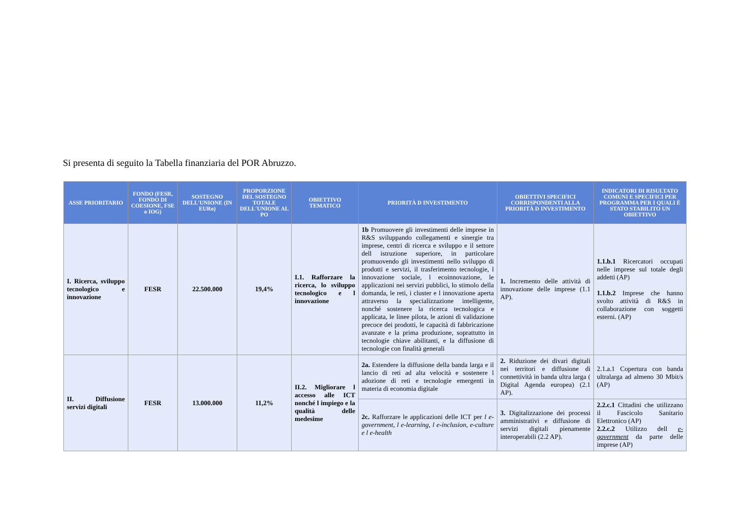Si presenta di seguito la Tabella finanziaria del POR Abruzzo.
| ASSE PRIORITARIO | FONDO (FESR, FONDO DI COESIONE, FSE o IOG) | SOSTEGNO DELL'UNIONE (IN EURo) | PROPORZIONE DEL SOSTEGNO TOTALE DELL'UNIONE AL PO | OBIETTIVO TEMATICO | PRIORITÀ D INVESTIMENTO | OBIETTIVI SPECIFICI CORRISPONDENTI ALLA PRIORITÀ D INVESTIMENTO | INDICATORI DI RISULTATO COMUNI E SPECIFICI PER PROGRAMMA PER I QUALI È STATO STABILITO UN OBIETTIVO |
| --- | --- | --- | --- | --- | --- | --- | --- |
| I. Ricerca, sviluppo tecnologico e innovazione | FESR | 22.500.000 | 19,4% | I.1. Rafforzare la ricerca, lo sviluppo tecnologico e l innovazione | 1b Promuovere gli investimenti delle imprese in R&S sviluppando collegamenti e sinergie tra imprese, centri di ricerca e sviluppo e il settore dell istruzione superiore, in particolare promuovendo gli investimenti nello sviluppo di prodotti e servizi, il trasferimento tecnologie, l innovazione sociale, l ecoinnovazione, le applicazioni nei servizi pubblici, lo stimolo della domanda, le reti, i cluster e l innovazione aperta attraverso la specializzazione intelligente, nonché sostenere la ricerca tecnologica e applicata, le linee pilota, le azioni di validazione precoce dei prodotti, le capacità di fabbricazione avanzate e la prima produzione, soprattutto in tecnologie chiave abilitanti, e la diffusione di tecnologie con finalità generali | 1. Incremento delle attività di innovazione delle imprese (1.1 AP). | 1.1.b.1 Ricercatori occupati nelle imprese sul totale degli addetti (AP) 1.1.b.2 Imprese che hanno svolto attività di R&S in collaborazione con soggetti esterni. (AP) |
| II. Diffusione servizi digitali | FESR | 13.000.000 | 11,2% | II.2. Migliorare l accesso alle ICT nonché l impiego e la qualità delle medesime | 2a. Estendere la diffusione della banda larga e il lancio di reti ad alta velocità e sostenere l adozione di reti e tecnologie emergenti in materia di economia digitale | 2. Riduzione dei divari digitali nei territori e diffusione di connettività in banda ultra larga ( Digital Agenda europea) (2.1 AP). | 2.1.a.1 Copertura con banda ultralarga ad almeno 30 Mbit/s (AP) |
| | | | | | 2c. Rafforzare le applicazioni delle ICT per l e-government, l e-learning, l e-inclusion, e-culture e l e-health | 3. Digitalizzazione dei processi amministrativi e diffusione di servizi digitali pienamente interoperabili (2.2 AP). | 2.2.c.1 Cittadini che utilizzano il Fascicolo Sanitario Elettronico (AP) 2.2.c.2 Utilizzo dell e-government da parte delle imprese (AP) |